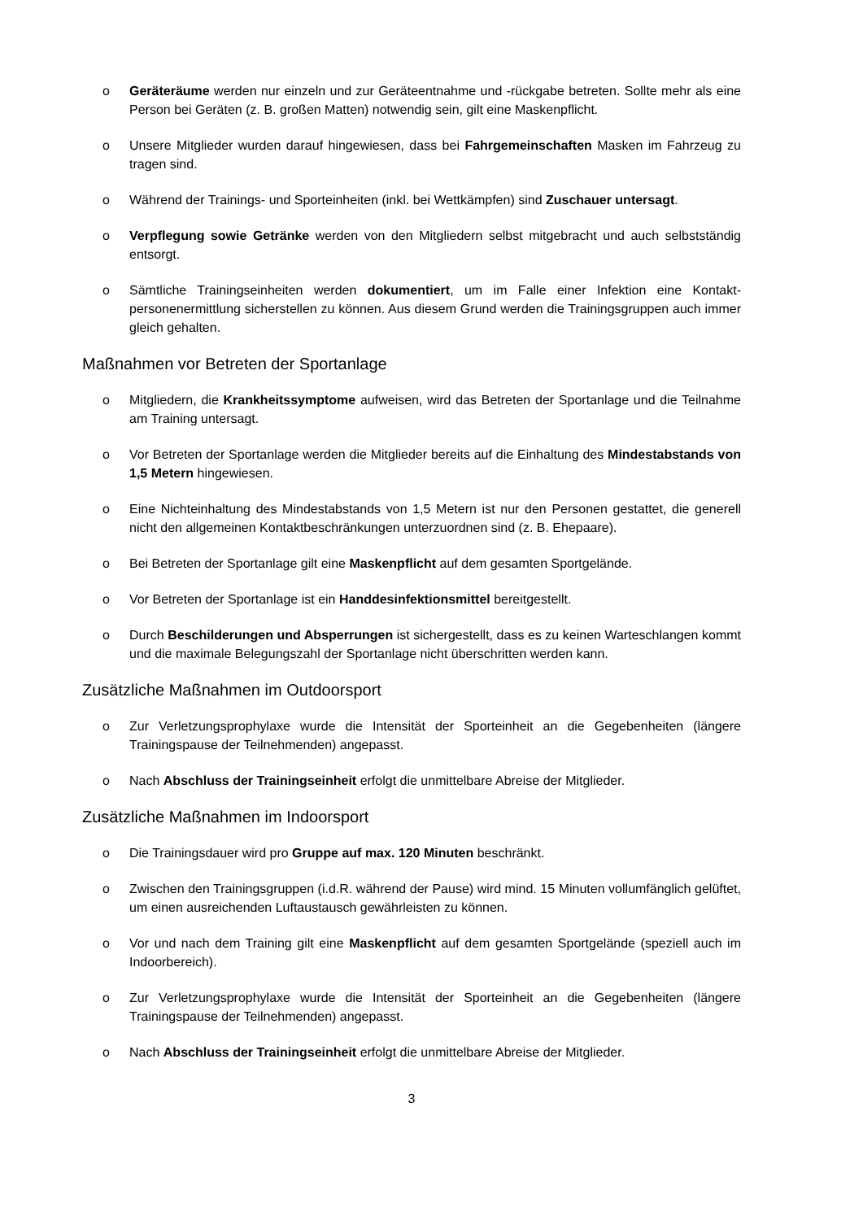o Geräteräume werden nur einzeln und zur Geräteentnahme und -rückgabe betreten. Sollte mehr als eine Person bei Geräten (z. B. großen Matten) notwendig sein, gilt eine Masken­pflicht.
o Unsere Mitglieder wurden darauf hingewiesen, dass bei Fahrgemeinschaften Masken im Fahrzeug zu tragen sind.
o Während der Trainings- und Sporteinheiten (inkl. bei Wettkämpfen) sind Zuschauer unter­sagt.
o Verpflegung sowie Getränke werden von den Mitgliedern selbst mitgebracht und auch selbstständig entsorgt.
o Sämtliche Trainingseinheiten werden dokumentiert, um im Falle einer Infektion eine Kontakt­personenermittlung sicherstellen zu können. Aus diesem Grund werden die Trainingsgruppen auch immer gleich gehalten.
Maßnahmen vor Betreten der Sportanlage
o Mitgliedern, die Krankheitssymptome aufweisen, wird das Betreten der Sportanlage und die Teilnahme am Training untersagt.
o Vor Betreten der Sportanlage werden die Mitglieder bereits auf die Einhaltung des Mindestab­stands von 1,5 Metern hingewiesen.
o Eine Nichteinhaltung des Mindestabstands von 1,5 Metern ist nur den Personen gestattet, die generell nicht den allgemeinen Kontaktbeschränkungen unterzuordnen sind (z. B. Ehepaare).
o Bei Betreten der Sportanlage gilt eine Maskenpflicht auf dem gesamten Sportgelände.
o Vor Betreten der Sportanlage ist ein Handdesinfektionsmittel bereitgestellt.
o Durch Beschilderungen und Absperrungen ist sichergestellt, dass es zu keinen Warte­schlangen kommt und die maximale Belegungszahl der Sportanlage nicht überschritten wer­den kann.
Zusätzliche Maßnahmen im Outdoorsport
o Zur Verletzungsprophylaxe wurde die Intensität der Sporteinheit an die Gegebenheiten (länge­re Trainingspause der Teilnehmenden) angepasst.
o Nach Abschluss der Trainingseinheit erfolgt die unmittelbare Abreise der Mitglieder.
Zusätzliche Maßnahmen im Indoorsport
o Die Trainingsdauer wird pro Gruppe auf max. 120 Minuten beschränkt.
o Zwischen den Trainingsgruppen (i.d.R. während der Pause) wird mind. 15 Minuten vollumfäng­lich gelüftet, um einen ausreichenden Luftaustausch gewährleisten zu können.
o Vor und nach dem Training gilt eine Maskenpflicht auf dem gesamten Sportgelände (speziell auch im Indoorbereich).
o Zur Verletzungsprophylaxe wurde die Intensität der Sporteinheit an die Gegebenheiten (länge­re Trainingspause der Teilnehmenden) angepasst.
o Nach Abschluss der Trainingseinheit erfolgt die unmittelbare Abreise der Mitglieder.
3